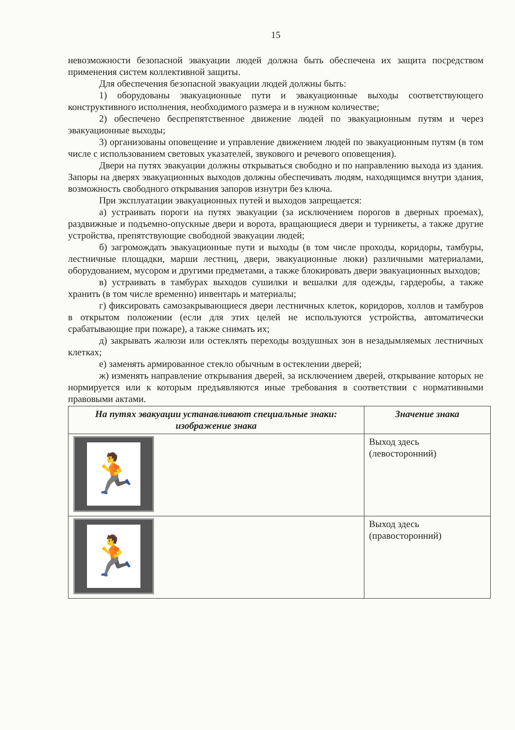15
невозможности безопасной эвакуации людей должна быть обеспечена их защита посредством применения систем коллективной защиты.
Для обеспечения безопасной эвакуации людей должны быть:
1) оборудованы эвакуационные пути и эвакуационные выходы соответствующего конструктивного исполнения, необходимого размера и в нужном количестве;
2) обеспечено беспрепятственное движение людей по эвакуационным путям и через эвакуационные выходы;
3) организованы оповещение и управление движением людей по эвакуационным путям (в том числе с использованием световых указателей, звукового и речевого оповещения).
Двери на путях эвакуации должны открываться свободно и по направлению выхода из здания. Запоры на дверях эвакуационных выходов должны обеспечивать людям, находящимся внутри здания, возможность свободного открывания запоров изнутри без ключа.
При эксплуатации эвакуационных путей и выходов запрещается:
а) устраивать пороги на путях эвакуации (за исключением порогов в дверных проемах), раздвижные и подъемно-опускные двери и ворота, вращающиеся двери и турникеты, а также другие устройства, препятствующие свободной эвакуации людей;
б) загромождать эвакуационные пути и выходы (в том числе проходы, коридоры, тамбуры, лестничные площадки, марши лестниц, двери, эвакуационные люки) различными материалами, оборудованием, мусором и другими предметами, а также блокировать двери эвакуационных выходов;
в) устраивать в тамбурах выходов сушилки и вешалки для одежды, гардеробы, а также хранить (в том числе временно) инвентарь и материалы;
г) фиксировать самозакрывающиеся двери лестничных клеток, коридоров, холлов и тамбуров в открытом положении (если для этих целей не используются устройства, автоматически срабатывающие при пожаре), а также снимать их;
д) закрывать жалюзи или остеклять переходы воздушных зон в незадымляемых лестничных клетках;
е) заменять армированное стекло обычным в остеклении дверей;
ж) изменять направление открывания дверей, за исключением дверей, открывание которых не нормируется или к которым предъявляются иные требования в соответствии с нормативными правовыми актами.
| На путях эвакуации устанавливают специальные знаки: изображение знака | Значение знака |
| --- | --- |
| 🏃 | Выход здесь (левосторонний) |
| 🏃 | Выход здесь (правосторонний) |